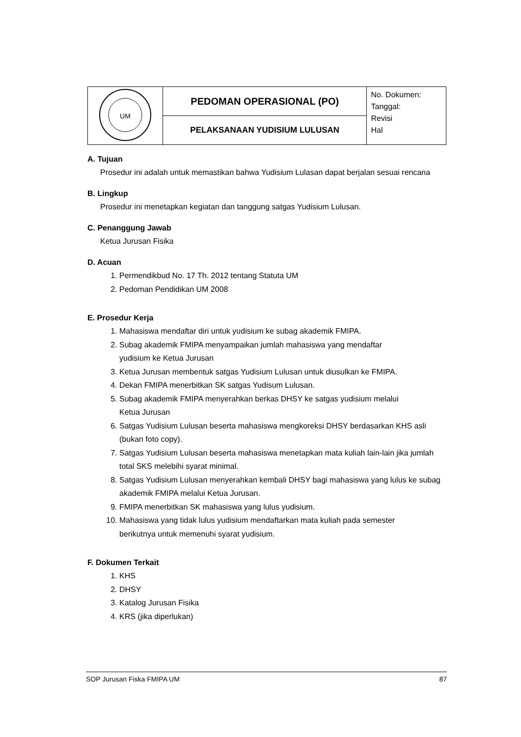| UM | PEDOMAN OPERASIONAL (PO) | No. Dokumen: Tanggal: Revisi Hal |
| | PELAKSANAAN YUDISIUM LULUSAN | |
A. Tujuan
Prosedur ini adalah untuk memastikan bahwa Yudisium Lulasan dapat berjalan sesuai rencana
B. Lingkup
Prosedur ini menetapkan kegiatan dan tanggung satgas Yudisium Lulusan.
C. Penanggung Jawab
Ketua Jurusan Fisika
D. Acuan
1. Permendikbud No. 17 Th. 2012 tentang Statuta UM
2. Pedoman Pendidikan UM 2008
E. Prosedur Kerja
1. Mahasiswa mendaftar diri untuk yudisium ke subag akademik FMIPA.
2. Subag akademik FMIPA menyampaikan jumlah mahasiswa yang mendaftar
yudisium ke Ketua Jurusan
3. Ketua Jurusan membentuk satgas Yudisium Lulusan untuk diusulkan ke FMIPA.
4. Dekan FMIPA menerbitkan SK satgas Yudisum Lulusan.
5. Subag akademik FMIPA menyerahkan berkas DHSY ke satgas yudisium melalui
Ketua Jurusan
6. Satgas Yudisium Lulusan beserta mahasiswa mengkoreksi DHSY berdasarkan KHS asli (bukan foto copy).
7. Satgas Yudisium Lulusan beserta mahasiswa menetapkan mata kuliah lain-lain jika jumlah total SKS melebihi syarat minimal.
8. Satgas Yudisium Lulusan menyerahkan kembali DHSY bagi mahasiswa yang lulus ke subag akademik FMIPA melalui Ketua Jurusan.
9. FMIPA menerbitkan SK mahasiswa yang lulus yudisium.
10. Mahasiswa yang tidak lulus yudisium mendaftarkan mata kuliah pada semester
berikutnya untuk memenuhi syarat yudisium.
F. Dokumen Terkait
1. KHS
2. DHSY
3. Katalog Jurusan Fisika
4. KRS (jika diperlukan)
SOP Jurusan Fiska FMIPA UM 87